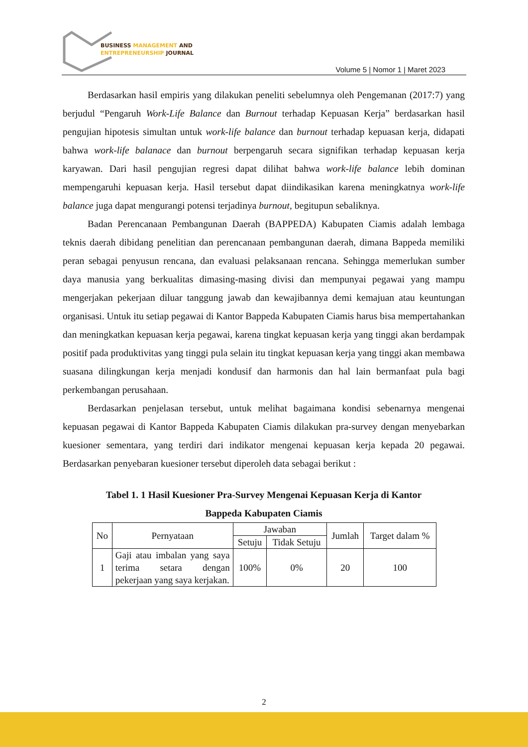BUSINESS MANAGEMENT AND
ENTREPRENEURSHIP JOURNAL
Volume 5 | Nomor 1 | Maret 2023
Berdasarkan hasil empiris yang dilakukan peneliti sebelumnya oleh Pengemanan (2017:7) yang berjudul “Pengaruh Work-Life Balance dan Burnout terhadap Kepuasan Kerja” berdasarkan hasil pengujian hipotesis simultan untuk work-life balance dan burnout terhadap kepuasan kerja, didapati bahwa work-life balanace dan burnout berpengaruh secara signifikan terhadap kepuasan kerja karyawan. Dari hasil pengujian regresi dapat dilihat bahwa work-life balance lebih dominan mempengaruhi kepuasan kerja. Hasil tersebut dapat diindikasikan karena meningkatnya work-life balance juga dapat mengurangi potensi terjadinya burnout, begitupun sebaliknya.
Badan Perencanaan Pembangunan Daerah (BAPPEDA) Kabupaten Ciamis adalah lembaga teknis daerah dibidang penelitian dan perencanaan pembangunan daerah, dimana Bappeda memiliki peran sebagai penyusun rencana, dan evaluasi pelaksanaan rencana. Sehingga memerlukan sumber daya manusia yang berkualitas dimasing-masing divisi dan mempunyai pegawai yang mampu mengerjakan pekerjaan diluar tanggung jawab dan kewajibannya demi kemajuan atau keuntungan organisasi. Untuk itu setiap pegawai di Kantor Bappeda Kabupaten Ciamis harus bisa mempertahankan dan meningkatkan kepuasan kerja pegawai, karena tingkat kepuasan kerja yang tinggi akan berdampak positif pada produktivitas yang tinggi pula selain itu tingkat kepuasan kerja yang tinggi akan membawa suasana dilingkungan kerja menjadi kondusif dan harmonis dan hal lain bermanfaat pula bagi perkembangan perusahaan.
Berdasarkan penjelasan tersebut, untuk melihat bagaimana kondisi sebenarnya mengenai kepuasan pegawai di Kantor Bappeda Kabupaten Ciamis dilakukan pra-survey dengan menyebarkan kuesioner sementara, yang terdiri dari indikator mengenai kepuasan kerja kepada 20 pegawai. Berdasarkan penyebaran kuesioner tersebut diperoleh data sebagai berikut :
Tabel 1. 1 Hasil Kuesioner Pra-Survey Mengenai Kepuasan Kerja di Kantor
Bappeda Kabupaten Ciamis
| No | Pernyataan | Jawaban | | Jumlah | Target dalam % |
| --- | --- | --- | --- | --- | --- |
| | | Setuju | Tidak Setuju | | |
| 1 | Gaji atau imbalan yang saya terima setara dengan pekerjaan yang saya kerjakan. | 100% | 0% | 20 | 100 |
2